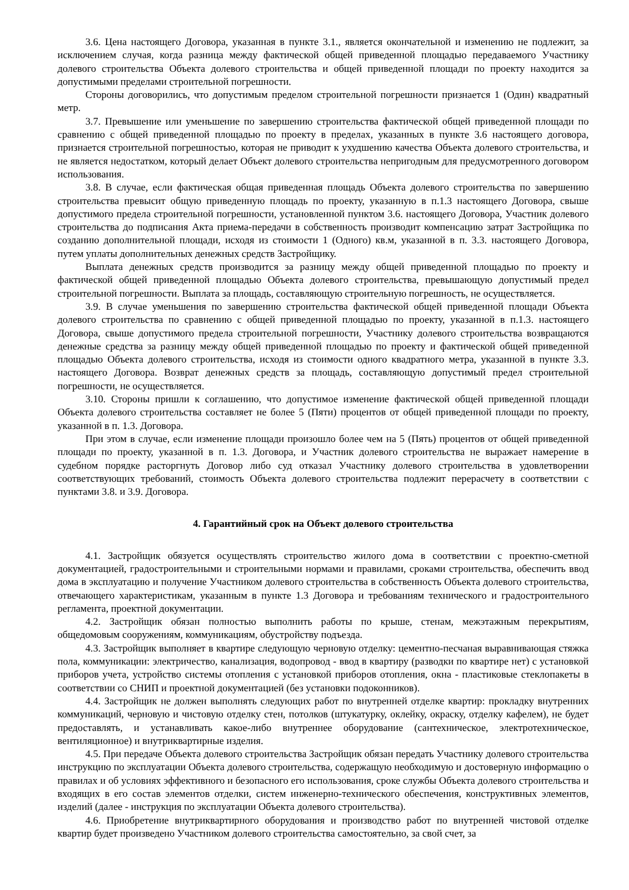3.6. Цена настоящего Договора, указанная в пункте 3.1., является окончательной и изменению не подлежит, за исключением случая, когда разница между фактической общей приведенной площадью передаваемого Участнику долевого строительства Объекта долевого строительства и общей приведенной площади по проекту находится за допустимыми пределами строительной погрешности.
Стороны договорились, что допустимым пределом строительной погрешности признается 1 (Один) квадратный метр.
3.7. Превышение или уменьшение по завершению строительства фактической общей приведенной площади по сравнению с общей приведенной площадью по проекту в пределах, указанных в пункте 3.6 настоящего договора, признается строительной погрешностью, которая не приводит к ухудшению качества Объекта долевого строительства, и не является недостатком, который делает Объект долевого строительства непригодным для предусмотренного договором использования.
3.8. В случае, если фактическая общая приведенная площадь Объекта долевого строительства по завершению строительства превысит общую приведенную площадь по проекту, указанную в п.1.3 настоящего Договора, свыше допустимого предела строительной погрешности, установленной пунктом 3.6. настоящего Договора, Участник долевого строительства до подписания Акта приема-передачи в собственность производит компенсацию затрат Застройщика по созданию дополнительной площади, исходя из стоимости 1 (Одного) кв.м, указанной в п. 3.3. настоящего Договора, путем уплаты дополнительных денежных средств Застройщику.
Выплата денежных средств производится за разницу между общей приведенной площадью по проекту и фактической общей приведенной площадью Объекта долевого строительства, превышающую допустимый предел строительной погрешности. Выплата за площадь, составляющую строительную погрешность, не осуществляется.
3.9. В случае уменьшения по завершению строительства фактической общей приведенной площади Объекта долевого строительства по сравнению с общей приведенной площадью по проекту, указанной в п.1.3. настоящего Договора, свыше допустимого предела строительной погрешности, Участнику долевого строительства возвращаются денежные средства за разницу между общей приведенной площадью по проекту и фактической общей приведенной площадью Объекта долевого строительства, исходя из стоимости одного квадратного метра, указанной в пункте 3.3. настоящего Договора. Возврат денежных средств за площадь, составляющую допустимый предел строительной погрешности, не осуществляется.
3.10. Стороны пришли к соглашению, что допустимое изменение фактической общей приведенной площади Объекта долевого строительства составляет не более 5 (Пяти) процентов от общей приведенной площади по проекту, указанной в п. 1.3. Договора.
При этом в случае, если изменение площади произошло более чем на 5 (Пять) процентов от общей приведенной площади по проекту, указанной в п. 1.3. Договора, и Участник долевого строительства не выражает намерение в судебном порядке расторгнуть Договор либо суд отказал Участнику долевого строительства в удовлетворении соответствующих требований, стоимость Объекта долевого строительства подлежит перерасчету в соответствии с пунктами 3.8. и 3.9. Договора.
4. Гарантийный срок на Объект долевого строительства
4.1. Застройщик обязуется осуществлять строительство жилого дома в соответствии с проектно-сметной документацией, градостроительными и строительными нормами и правилами, сроками строительства, обеспечить ввод дома в эксплуатацию и получение Участником долевого строительства в собственность Объекта долевого строительства, отвечающего характеристикам, указанным в пункте 1.3 Договора и требованиям технического и градостроительного регламента, проектной документации.
4.2. Застройщик обязан полностью выполнить работы по крыше, стенам, межэтажным перекрытиям, общедомовым сооружениям, коммуникациям, обустройству подъезда.
4.3. Застройщик выполняет в квартире следующую черновую отделку: цементно-песчаная выравнивающая стяжка пола, коммуникации: электричество, канализация, водопровод - ввод в квартиру (разводки по квартире нет) с установкой приборов учета, устройство системы отопления с установкой приборов отопления, окна - пластиковые стеклопакеты в соответствии со СНИП и проектной документацией (без установки подоконников).
4.4. Застройщик не должен выполнять следующих работ по внутренней отделке квартир: прокладку внутренних коммуникаций, черновую и чистовую отделку стен, потолков (штукатурку, оклейку, окраску, отделку кафелем), не будет предоставлять, и устанавливать какое-либо внутреннее оборудование (сантехническое, электротехническое, вентиляционное) и внутриквартирные изделия.
4.5. При передаче Объекта долевого строительства Застройщик обязан передать Участнику долевого строительства инструкцию по эксплуатации Объекта долевого строительства, содержащую необходимую и достоверную информацию о правилах и об условиях эффективного и безопасного его использования, сроке службы Объекта долевого строительства и входящих в его состав элементов отделки, систем инженерно-технического обеспечения, конструктивных элементов, изделий (далее - инструкция по эксплуатации Объекта долевого строительства).
4.6. Приобретение внутриквартирного оборудования и производство работ по внутренней чистовой отделке квартир будет произведено Участником долевого строительства самостоятельно, за свой счет, за